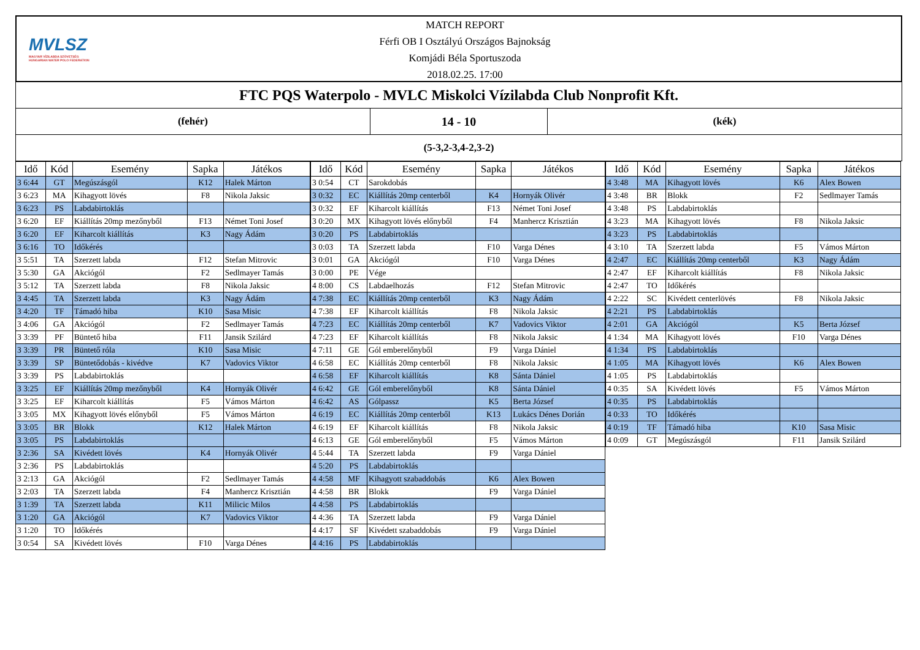MVLSZ
MAGYAR VÍZILABDA SZÖVETSÉG
HUNGARIAN WATER POLO FEDERATION
MATCH REPORT
Férfi OB I Osztályú Országos Bajnokság
Komjádi Béla Sportuszoda
2018.02.25. 17:00
FTC PQS Waterpolo - MVLC Miskolci Vízilabda Club Nonprofit Kft.
(fehér)
14 - 10
(kék)
(5-3,2-3,4-2,3-2)
| Idő | Kód | Esemény | Sapka | Játékos |
| --- | --- | --- | --- | --- |
| 3 6:44 | GT | Megúszásgól | K12 | Halek Márton |
| 3 6:23 | MA | Kihagyott lövés | F8 | Nikola Jaksic |
| 3 6:23 | PS | Labdabirtoklás | | |
| 3 6:20 | EF | Kiállítás 20mp mezőnyből | F13 | Német Toni Josef |
| 3 6:20 | EF | Kiharcolt kiállítás | K3 | Nagy Ádám |
| 3 6:16 | TO | Időkérés | | |
| 3 5:51 | TA | Szerzett labda | F12 | Stefan Mitrovic |
| 3 5:30 | GA | Akciógól | F2 | Sedlmayer Tamás |
| 3 5:12 | TA | Szerzett labda | F8 | Nikola Jaksic |
| 3 4:45 | TA | Szerzett labda | K3 | Nagy Ádám |
| 3 4:20 | TF | Támadó hiba | K10 | Sasa Misic |
| 3 4:06 | GA | Akciógól | F2 | Sedlmayer Tamás |
| 3 3:39 | PF | Büntető hiba | F11 | Jansik Szilárd |
| 3 3:39 | PR | Büntető róla | K10 | Sasa Misic |
| 3 3:39 | SP | Büntetődobás - kivédve | K7 | Vadovics Viktor |
| 3 3:39 | PS | Labdabirtoklás | | |
| 3 3:25 | EF | Kiállítás 20mp mezőnyből | K4 | Hornyák Olivér |
| 3 3:25 | EF | Kiharcolt kiállítás | F5 | Vámos Márton |
| 3 3:05 | MX | Kihagyott lövés előnyből | F5 | Vámos Márton |
| 3 3:05 | BR | Blokk | K12 | Halek Márton |
| 3 3:05 | PS | Labdabirtoklás | | |
| 3 2:36 | SA | Kivédett lövés | K4 | Hornyák Olivér |
| 3 2:36 | PS | Labdabirtoklás | | |
| 3 2:13 | GA | Akciógól | F2 | Sedlmayer Tamás |
| 3 2:03 | TA | Szerzett labda | F4 | Manhercz Krisztián |
| 3 1:39 | TA | Szerzett labda | K11 | Milicic Milos |
| 3 1:20 | GA | Akciógól | K7 | Vadovics Viktor |
| 3 1:20 | TO | Időkérés | | |
| 3 0:54 | SA | Kivédett lövés | F10 | Varga Dénes |
| Idő | Kód | Esemény | Sapka | Játékos |
| --- | --- | --- | --- | --- |
| 3 0:54 | CT | Sarokdobás | | |
| 3 0:32 | EC | Kiállítás 20mp centerből | K4 | Hornyák Olivér |
| 3 0:32 | EF | Kiharcolt kiállítás | F13 | Német Toni Josef |
| 3 0:20 | MX | Kihagyott lövés előnyből | F4 | Manhercz Krisztián |
| 3 0:20 | PS | Labdabirtoklás | | |
| 3 0:03 | TA | Szerzett labda | F10 | Varga Dénes |
| 3 0:01 | GA | Akciógól | F10 | Varga Dénes |
| 3 0:00 | PE | Vége | | |
| 4 8:00 | CS | Labdaelhozás | F12 | Stefan Mitrovic |
| 4 7:38 | EC | Kiállítás 20mp centerből | K3 | Nagy Ádám |
| 4 7:38 | EF | Kiharcolt kiállítás | F8 | Nikola Jaksic |
| 4 7:23 | EC | Kiállítás 20mp centerből | K7 | Vadovics Viktor |
| 4 7:23 | EF | Kiharcolt kiállítás | F8 | Nikola Jaksic |
| 4 7:11 | GE | Gól emberelőnyből | F9 | Varga Dániel |
| 4 6:58 | EC | Kiállítás 20mp centerből | F8 | Nikola Jaksic |
| 4 6:58 | EF | Kiharcolt kiállítás | K8 | Sánta Dániel |
| 4 6:42 | GE | Gól emberelőnyből | K8 | Sánta Dániel |
| 4 6:42 | AS | Gólpassz | K5 | Berta József |
| 4 6:19 | EC | Kiállítás 20mp centerből | K13 | Lukács Dénes Dorián |
| 4 6:19 | EF | Kiharcolt kiállítás | F8 | Nikola Jaksic |
| 4 6:13 | GE | Gól emberelőnyből | F5 | Vámos Márton |
| 4 5:44 | TA | Szerzett labda | F9 | Varga Dániel |
| 4 5:20 | PS | Labdabirtoklás | | |
| 4 4:58 | MF | Kihagyott szabaddobás | K6 | Alex Bowen |
| 4 4:58 | BR | Blokk | F9 | Varga Dániel |
| 4 4:58 | PS | Labdabirtoklás | | |
| 4 4:36 | TA | Szerzett labda | F9 | Varga Dániel |
| 4 4:17 | SF | Kivédett szabaddobás | F9 | Varga Dániel |
| 4 4:16 | PS | Labdabirtoklás | | |
| Idő | Kód | Esemény | Sapka | Játékos |
| --- | --- | --- | --- | --- |
| 4 3:48 | MA | Kihagyott lövés | K6 | Alex Bowen |
| 4 3:48 | BR | Blokk | F2 | Sedlmayer Tamás |
| 4 3:48 | PS | Labdabirtoklás | | |
| 4 3:23 | MA | Kihagyott lövés | F8 | Nikola Jaksic |
| 4 3:23 | PS | Labdabirtoklás | | |
| 4 3:10 | TA | Szerzett labda | F5 | Vámos Márton |
| 4 2:47 | EC | Kiállítás 20mp centerből | K3 | Nagy Ádám |
| 4 2:47 | EF | Kiharcolt kiállítás | F8 | Nikola Jaksic |
| 4 2:47 | TO | Időkérés | | |
| 4 2:22 | SC | Kivédett centerlövés | F8 | Nikola Jaksic |
| 4 2:21 | PS | Labdabirtoklás | | |
| 4 2:01 | GA | Akciógól | K5 | Berta József |
| 4 1:34 | MA | Kihagyott lövés | F10 | Varga Dénes |
| 4 1:34 | PS | Labdabirtoklás | | |
| 4 1:05 | MA | Kihagyott lövés | K6 | Alex Bowen |
| 4 1:05 | PS | Labdabirtoklás | | |
| 4 0:35 | SA | Kivédett lövés | F5 | Vámos Márton |
| 4 0:35 | PS | Labdabirtoklás | | |
| 4 0:33 | TO | Időkérés | | |
| 4 0:19 | TF | Támadó hiba | K10 | Sasa Misic |
| 4 0:09 | GT | Megúszásgól | F11 | Jansik Szilárd |